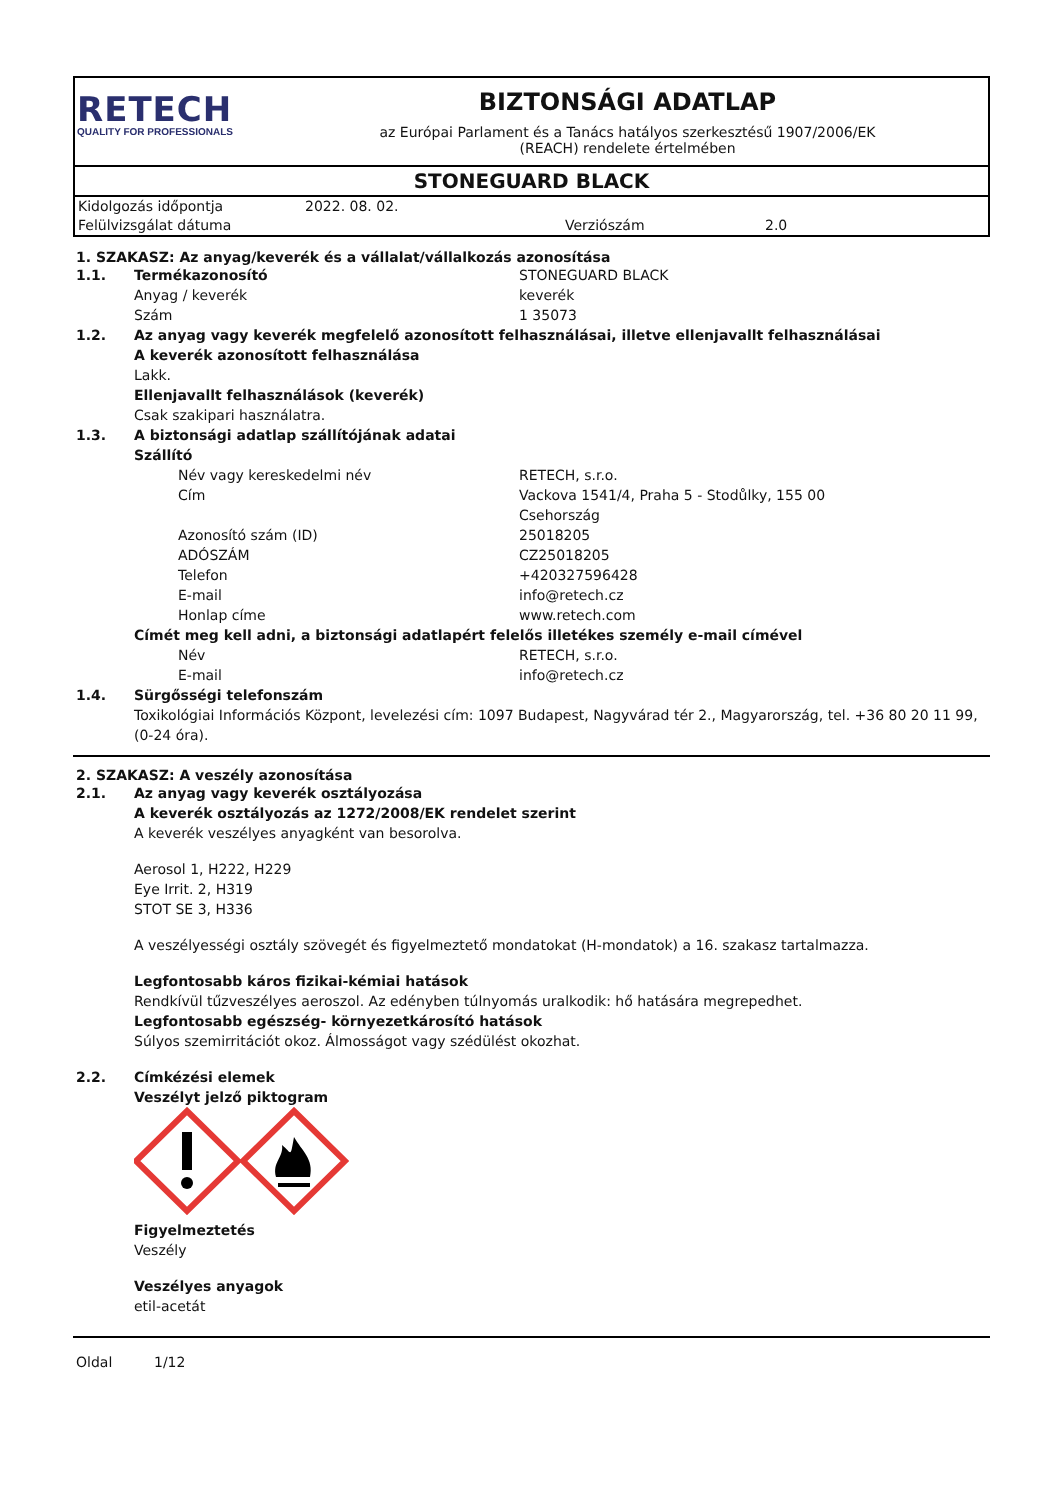RETECH
QUALITY FOR PROFESSIONALS
BIZTONSÁGI ADATLAP
az Európai Parlament és a Tanács hatályos szerkesztésű 1907/2006/EK
(REACH) rendelete értelmében
STONEGUARD BLACK
Kidolgozás időpontja 2022. 08. 02.
Felülvizsgálat dátuma Verziószám 2.0
1. SZAKASZ: Az anyag/keverék és a vállalat/vállalkozás azonosítása
1.1. Termékazonosító STONEGUARD BLACK
Anyag / keverék keverék
Szám 1 35073
1.2. Az anyag vagy keverék megfelelő azonosított felhasználásai, illetve ellenjavallt felhasználásai
A keverék azonosított felhasználása
Lakk.
Ellenjavallt felhasználások (keverék)
Csak szakipari használatra.
1.3. A biztonsági adatlap szállítójának adatai
Szállító
Név vagy kereskedelmi név RETECH, s.r.o.
Cím Vackova 1541/4, Praha 5 - Stodůlky, 155 00
Csehország
Azonosító szám (ID) 25018205
ADÓSZÁM CZ25018205
Telefon +420327596428
E-mail info@retech.cz
Honlap címe www.retech.com
Címét meg kell adni, a biztonsági adatlapért felelős illetékes személy e-mail címével
Név RETECH, s.r.o.
E-mail info@retech.cz
1.4. Sürgősségi telefonszám
Toxikológiai Információs Központ, levelezési cím: 1097 Budapest, Nagyvárad tér 2., Magyarország, tel. +36 80 20 11 99, (0-24 óra).
2. SZAKASZ: A veszély azonosítása
2.1. Az anyag vagy keverék osztályozása
A keverék osztályozás az 1272/2008/EK rendelet szerint
A keverék veszélyes anyagként van besorolva.
Aerosol 1, H222, H229
Eye Irrit. 2, H319
STOT SE 3, H336
A veszélyességi osztály szövegét és figyelmeztető mondatokat (H-mondatok) a 16. szakasz tartalmazza.
Legfontosabb káros fizikai-kémiai hatások
Rendkívül tűzveszélyes aeroszol. Az edényben túlnyomás uralkodik: hő hatására megrepedhet.
Legfontosabb egészség- környezetkárosító hatások
Súlyos szemirritációt okoz. Álmosságot vagy szédülést okozhat.
2.2. Címkézési elemek
Veszélyt jelző piktogram
Figyelmeztetés
Veszély
Veszélyes anyagok
etil-acetát
Oldal 1/12